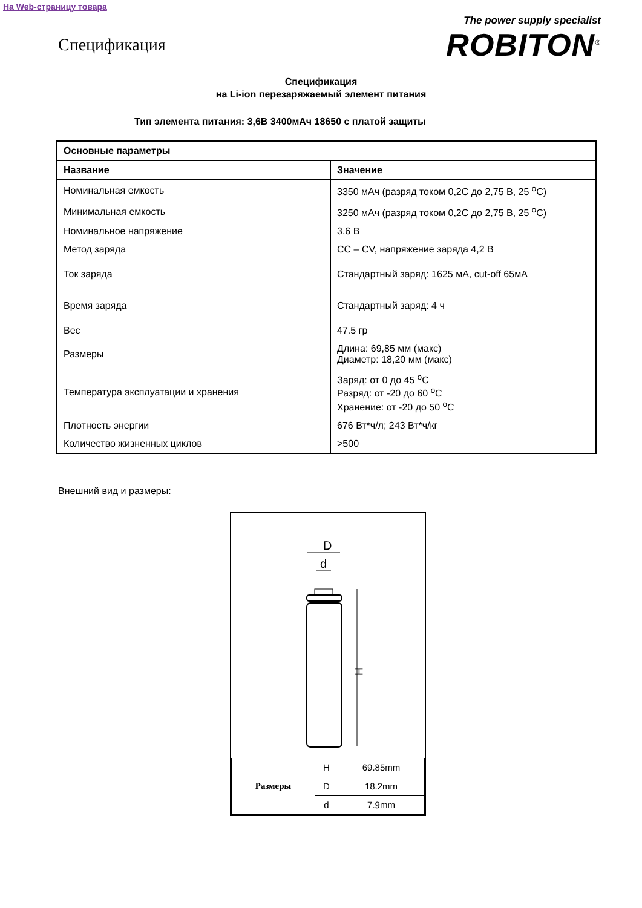На Web-страницу товара
Спецификация
The power supply specialist
ROBITON<sup>®</sup>
Спецификация
на Li-ion перезаряжаемый элемент питания
Тип элемента питания: 3,6В 3400мАч 18650 с платой защиты
| Основные параметры | |
| --- | --- |
| Название | Значение |
| Номинальная емкость | 3350 мАч (разряд током 0,2С до 2,75 В, 25 <sup>o</sup>C) |
| Минимальная емкость | 3250 мАч (разряд током 0,2С до 2,75 В, 25 <sup>o</sup>C) |
| Номинальное напряжение | 3,6 В |
| Метод заряда | CC – CV, напряжение заряда 4,2 В |
| Ток заряда | Стандартный заряд: 1625 мА, cut-off 65мА |
| Время заряда | Стандартный заряд: 4 ч |
| Вес | 47.5 гр |
| Размеры | Длина: 69,85 мм (макс) Диаметр: 18,20 мм (макс) |
| Температура эксплуатации и хранения | Заряд: от 0 до 45 <sup>o</sup>C Разряд: от -20 до 60 <sup>o</sup>C Хранение: от -20 до 50 <sup>o</sup>C |
| Плотность энергии | 676 Вт*ч/л; 243 Вт*ч/кг |
| Количество жизненных циклов | >500 |
Внешний вид и размеры:
D
d
H
| Размеры | H | 69.85mm |
| | D | 18.2mm |
| | d | 7.9mm |